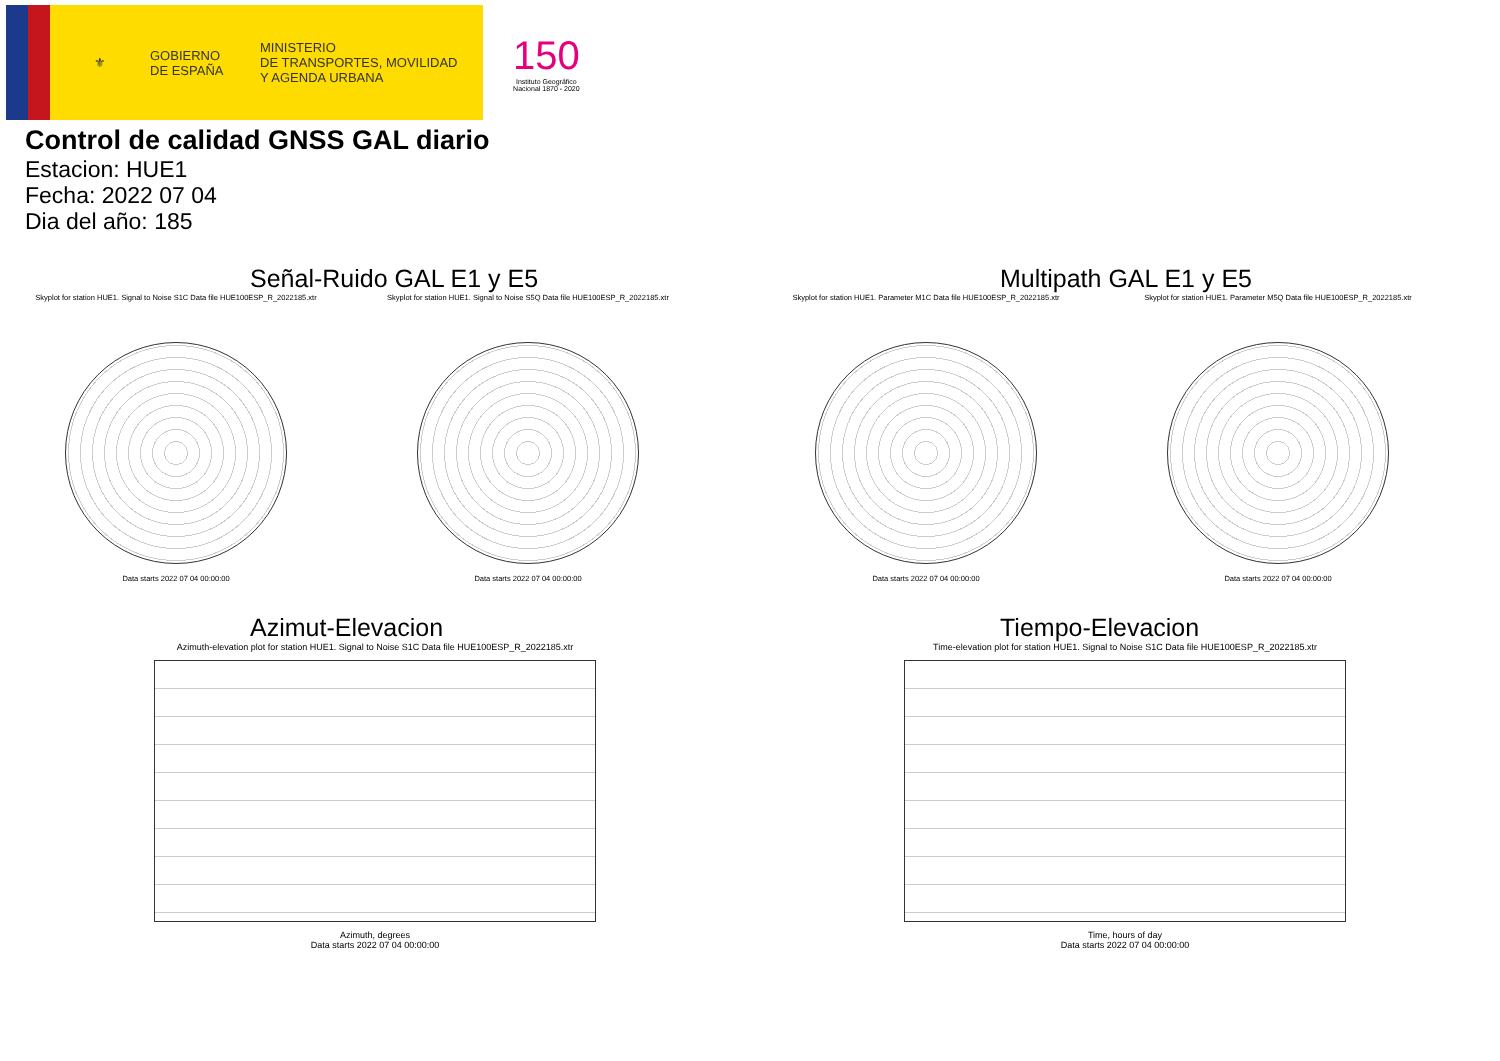⚜
GOBIERNO
DE ESPAÑA
MINISTERIO
DE TRANSPORTES, MOVILIDAD
Y AGENDA URBANA
150
Instituto Geográfico
Nacional 1870 - 2020
Control de calidad GNSS GAL diario
Estacion: HUE1
Fecha: 2022 07 04
Dia del año: 185
Señal-Ruido GAL E1 y E5
Skyplot for station HUE1. Signal to Noise S1C Data file HUE100ESP_R_2022185.xtr
Data starts 2022 07 04 00:00:00
Skyplot for station HUE1. Signal to Noise S5Q Data file HUE100ESP_R_2022185.xtr
Data starts 2022 07 04 00:00:00
Multipath GAL E1 y E5
Skyplot for station HUE1. Parameter M1C Data file HUE100ESP_R_2022185.xtr
Data starts 2022 07 04 00:00:00
Skyplot for station HUE1. Parameter M5Q Data file HUE100ESP_R_2022185.xtr
Data starts 2022 07 04 00:00:00
Azimut-Elevacion
Azimuth-elevation plot for station HUE1. Signal to Noise S1C Data file HUE100ESP_R_2022185.xtr
Azimuth, degrees
Data starts 2022 07 04 00:00:00
Tiempo-Elevacion
Time-elevation plot for station HUE1. Signal to Noise S1C Data file HUE100ESP_R_2022185.xtr
Time, hours of day
Data starts 2022 07 04 00:00:00